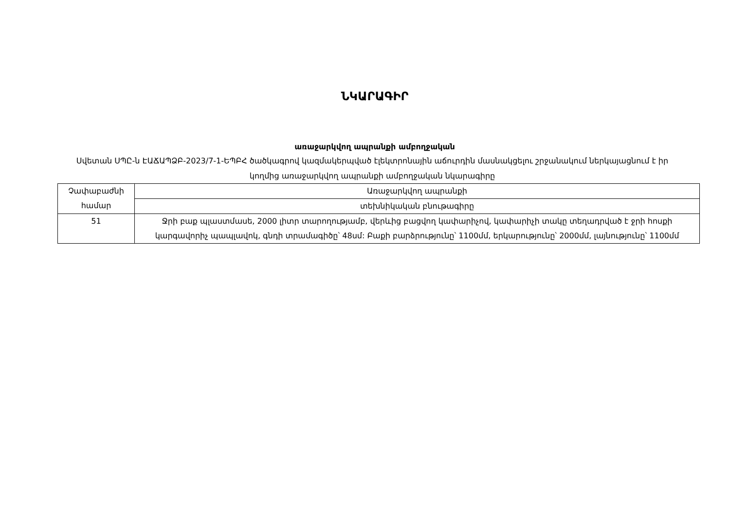ՆԿԱՐԱԳԻՐ
առաջարկվող ապրանքի ամբողջական
Սվետան ՍՊԸ-ն ԷԱՃԱՊՁԲ-2023/7-1-ԵՊԲՀ ծածկագրով կազմակերպված էլեկտրոնային աճուրդին մասնակցելու շրջանակում ներկայացնում է իր կողմից առաջարկվող ապրանքի ամբողջական նկարագիրը
| Չափաբաժնի համար | Առաջարկվող ապրանքի |
| --- | --- |
| | տեխնիկական բնութագիրը |
| 51 | Ջրի բաք պլաստմասե, 2000 լիտր տարողությամբ, վերևից բացվող կափարիչով, կափարիչի տակը տեղադրված է ջրի հոսքի կարգավորիչ պապլավոկ, գնդի տրամագիծը՝ 48սմ: Բաքի բարձրությունը՝ 1100մմ, երկարությունը՝ 2000մմ, լայնությունը՝ 1100մմ |